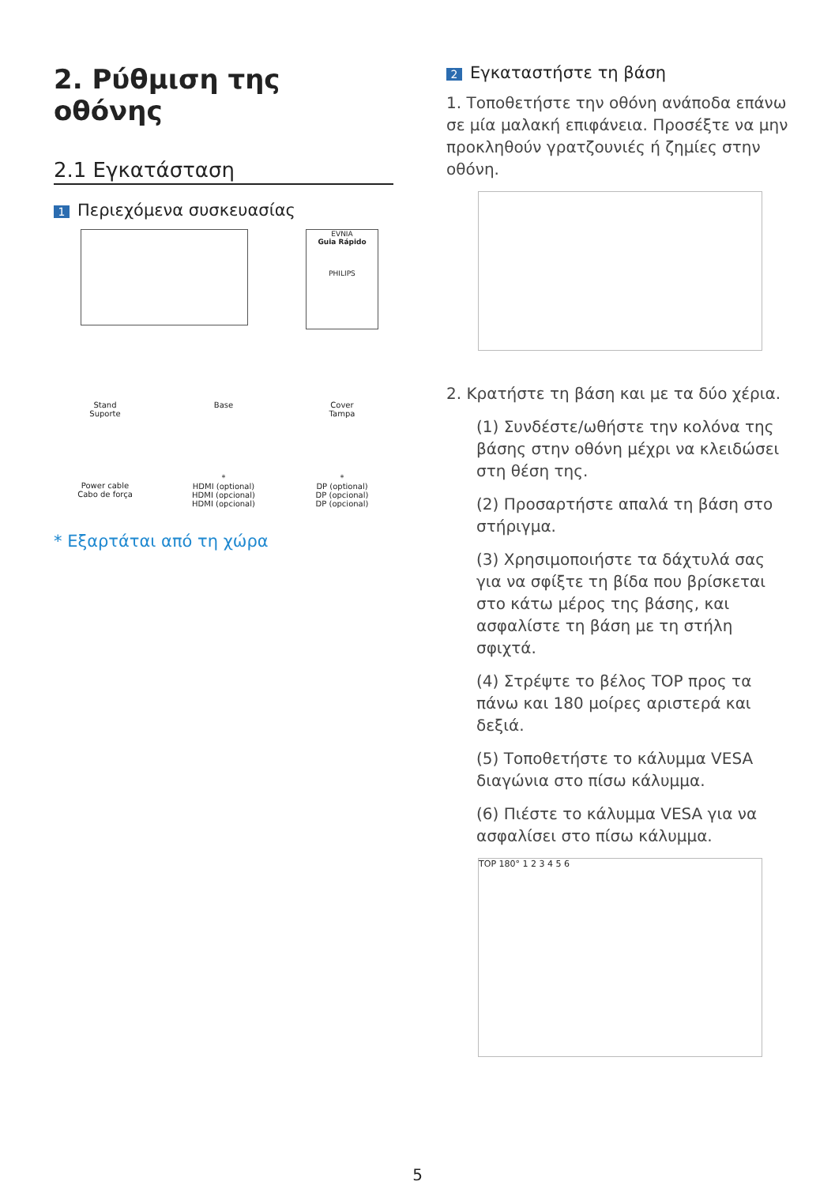2. Ρύθμιση της οθόνης
2.1 Εγκατάσταση
1 Περιεχόμενα συσκευασίας
EVNIA
Guia Rápido
PHILIPS
Stand
Suporte
Base
Cover
Tampa
Power cable
Cabo de força
*
HDMI (optional)
HDMI (opcional)
HDMI (opcional)
*
DP (optional)
DP (opcional)
DP (opcional)
* Εξαρτάται από τη χώρα
2 Εγκαταστήστε τη βάση
1. Τοποθετήστε την οθόνη ανάποδα επάνω σε μία μαλακή επιφάνεια. Προσέξτε να μην προκληθούν γρατζουνιές ή ζημίες στην οθόνη.
2. Κρατήστε τη βάση και με τα δύο χέρια.
(1) Συνδέστε/ωθήστε την κολόνα της βάσης στην οθόνη μέχρι να κλειδώσει στη θέση της.
(2) Προσαρτήστε απαλά τη βάση στο στήριγμα.
(3) Χρησιμοποιήστε τα δάχτυλά σας για να σφίξτε τη βίδα που βρίσκεται στο κάτω μέρος της βάσης, και ασφαλίστε τη βάση με τη στήλη σφιχτά.
(4) Στρέψτε το βέλος TOP προς τα πάνω και 180 μοίρες αριστερά και δεξιά.
(5) Τοποθετήστε το κάλυμμα VESA διαγώνια στο πίσω κάλυμμα.
(6) Πιέστε το κάλυμμα VESA για να ασφαλίσει στο πίσω κάλυμμα.
TOP 180° 1 2 3 4 5 6
5